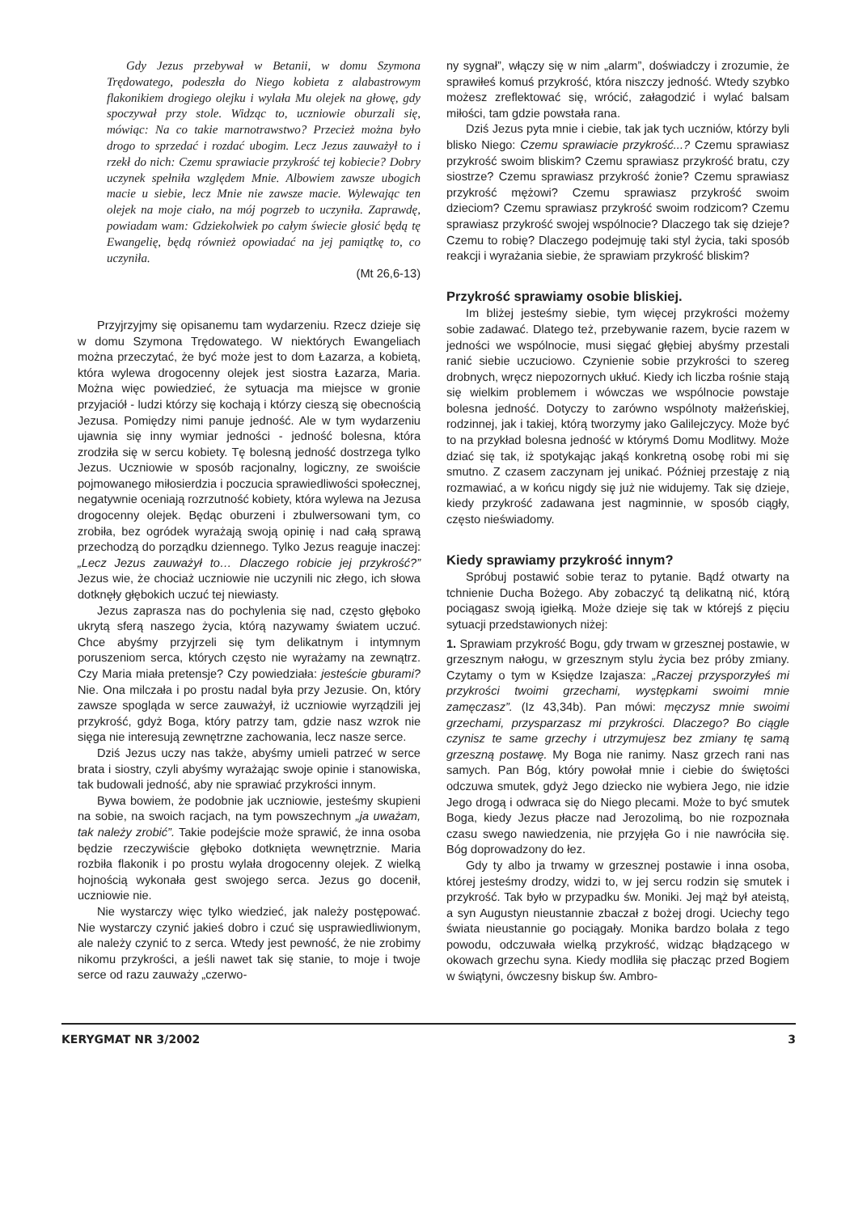Gdy Jezus przebywał w Betanii, w domu Szymona Trędowatego, podeszła do Niego kobieta z alabastrowym flakonikiem drogiego olejku i wylała Mu olejek na głowę, gdy spoczywał przy stole. Widząc to, uczniowie oburzali się, mówiąc: Na co takie marnotrawstwo? Przecież można było drogo to sprzedać i rozdać ubogim. Lecz Jezus zauważył to i rzekł do nich: Czemu sprawiacie przykrość tej kobiecie? Dobry uczynek spełniła względem Mnie. Albowiem zawsze ubogich macie u siebie, lecz Mnie nie zawsze macie. Wylewając ten olejek na moje ciało, na mój pogrzeb to uczyniła. Zaprawdę, powiadam wam: Gdziekolwiek po całym świecie głosić będą tę Ewangelię, będą również opowiadać na jej pamiątkę to, co uczyniła.
(Mt 26,6-13)
Przyjrzyjmy się opisanemu tam wydarzeniu. Rzecz dzieje się w domu Szymona Trędowatego. W niektórych Ewangeliach można przeczytać, że być może jest to dom Łazarza, a kobietą, która wylewa drogocenny olejek jest siostra Łazarza, Maria. Można więc powiedzieć, że sytuacja ma miejsce w gronie przyjaciół - ludzi którzy się kochają i którzy cieszą się obecnością Jezusa. Pomiędzy nimi panuje jedność. Ale w tym wydarzeniu ujawnia się inny wymiar jedności - jedność bolesna, która zrodziła się w sercu kobiety. Tę bolesną jedność dostrzega tylko Jezus. Uczniowie w sposób racjonalny, logiczny, ze swoiście pojmowanego miłosierdzia i poczucia sprawiedliwości społecznej, negatywnie oceniają rozrzutność kobiety, która wylewa na Jezusa drogocenny olejek. Będąc oburzeni i zbulwersowani tym, co zrobiła, bez ogródek wyrażają swoją opinię i nad całą sprawą przechodzą do porządku dziennego. Tylko Jezus reaguje inaczej: „Lecz Jezus zauważył to… Dlaczego robicie jej przykrość?” Jezus wie, że chociaż uczniowie nie uczynili nic złego, ich słowa dotknęły głębokich uczuć tej niewiasty.
Jezus zaprasza nas do pochylenia się nad, często głęboko ukrytą sferą naszego życia, którą nazywamy światem uczuć. Chce abyśmy przyjrzeli się tym delikatnym i intymnym poruszeniom serca, których często nie wyrażamy na zewnątrz. Czy Maria miała pretensje? Czy powiedziała: jesteście gburami? Nie. Ona milczała i po prostu nadal była przy Jezusie. On, który zawsze spogląda w serce zauważył, iż uczniowie wyrządzili jej przykrość, gdyż Boga, który patrzy tam, gdzie nasz wzrok nie sięga nie interesują zewnętrzne zachowania, lecz nasze serce.
Dziś Jezus uczy nas także, abyśmy umieli patrzeć w serce brata i siostry, czyli abyśmy wyrażając swoje opinie i stanowiska, tak budowali jedność, aby nie sprawiać przykrości innym.
Bywa bowiem, że podobnie jak uczniowie, jesteśmy skupieni na sobie, na swoich racjach, na tym powszechnym „ja uważam, tak należy zrobić”. Takie podejście może sprawić, że inna osoba będzie rzeczywiście głęboko dotknięta wewnętrznie. Maria rozbiła flakonik i po prostu wylała drogocenny olejek. Z wielką hojnością wykonała gest swojego serca. Jezus go docenił, uczniowie nie.
Nie wystarczy więc tylko wiedzieć, jak należy postępować. Nie wystarczy czynić jakieś dobro i czuć się usprawiedliwionym, ale należy czynić to z serca. Wtedy jest pewność, że nie zrobimy nikomu przykrości, a jeśli nawet tak się stanie, to moje i twoje serce od razu zauważy „czerwo-
ny sygnał”, włączy się w nim „alarm”, doświadczy i zrozumie, że sprawiłeś komuś przykrość, która niszczy jedność. Wtedy szybko możesz zreflektować się, wrócić, załagodzić i wylać balsam miłości, tam gdzie powstała rana.
Dziś Jezus pyta mnie i ciebie, tak jak tych uczniów, którzy byli blisko Niego: Czemu sprawiacie przykrość...? Czemu sprawiasz przykrość swoim bliskim? Czemu sprawiasz przykrość bratu, czy siostrze? Czemu sprawiasz przykrość żonie? Czemu sprawiasz przykrość mężowi? Czemu sprawiasz przykrość swoim dzieciom? Czemu sprawiasz przykrość swoim rodzicom? Czemu sprawiasz przykrość swojej wspólnocie? Dlaczego tak się dzieje? Czemu to robię? Dlaczego podejmuję taki styl życia, taki sposób reakcji i wyrażania siebie, że sprawiam przykrość bliskim?
Przykrość sprawiamy osobie bliskiej.
Im bliżej jesteśmy siebie, tym więcej przykrości możemy sobie zadawać. Dlatego też, przebywanie razem, bycie razem w jedności we wspólnocie, musi sięgać głębiej abyśmy przestali ranić siebie uczuciowo. Czynienie sobie przykrości to szereg drobnych, wręcz niepozornych ukłuć. Kiedy ich liczba rośnie stają się wielkim problemem i wówczas we wspólnocie powstaje bolesna jedność. Dotyczy to zarówno wspólnoty małżeńskiej, rodzinnej, jak i takiej, którą tworzymy jako Galilejczycy. Może być to na przykład bolesna jedność w którymś Domu Modlitwy. Może dziać się tak, iż spotykając jakąś konkretną osobę robi mi się smutno. Z czasem zaczynam jej unikać. Później przestaję z nią rozmawiać, a w końcu nigdy się już nie widujemy. Tak się dzieje, kiedy przykrość zadawana jest nagminnie, w sposób ciągły, często nieświadomy.
Kiedy sprawiamy przykrość innym?
Spróbuj postawić sobie teraz to pytanie. Bądź otwarty na tchnienie Ducha Bożego. Aby zobaczyć tą delikatną nić, którą pociągasz swoją igiełką. Może dzieje się tak w którejś z pięciu sytuacji przedstawionych niżej:
1. Sprawiam przykrość Bogu, gdy trwam w grzesznej postawie, w grzesznym nałogu, w grzesznym stylu życia bez próby zmiany. Czytamy o tym w Księdze Izajasza: „Raczej przysporzyłeś mi przykrości twoimi grzechami, występkami swoimi mnie zamęczasz”. (Iz 43,34b). Pan mówi: męczysz mnie swoimi grzechami, przysparzasz mi przykrości. Dlaczego? Bo ciągle czynisz te same grzechy i utrzymujesz bez zmiany tę samą grzeszną postawę. My Boga nie ranimy. Nasz grzech rani nas samych. Pan Bóg, który powołał mnie i ciebie do świętości odczuwa smutek, gdyż Jego dziecko nie wybiera Jego, nie idzie Jego drogą i odwraca się do Niego plecami. Może to być smutek Boga, kiedy Jezus płacze nad Jerozolimą, bo nie rozpoznała czasu swego nawiedzenia, nie przyjęła Go i nie nawróciła się. Bóg doprowadzony do łez.
Gdy ty albo ja trwamy w grzesznej postawie i inna osoba, której jesteśmy drodzy, widzi to, w jej sercu rodzin się smutek i przykrość. Tak było w przypadku św. Moniki. Jej mąż był ateistą, a syn Augustyn nieustannie zbaczał z bożej drogi. Uciechy tego świata nieustannie go pociągały. Monika bardzo bolała z tego powodu, odczuwała wielką przykrość, widząc błądzącego w okowach grzechu syna. Kiedy modliła się płacząc przed Bogiem w świątyni, ówczesny biskup św. Ambro-
KERYGMAT NR 3/2002 3